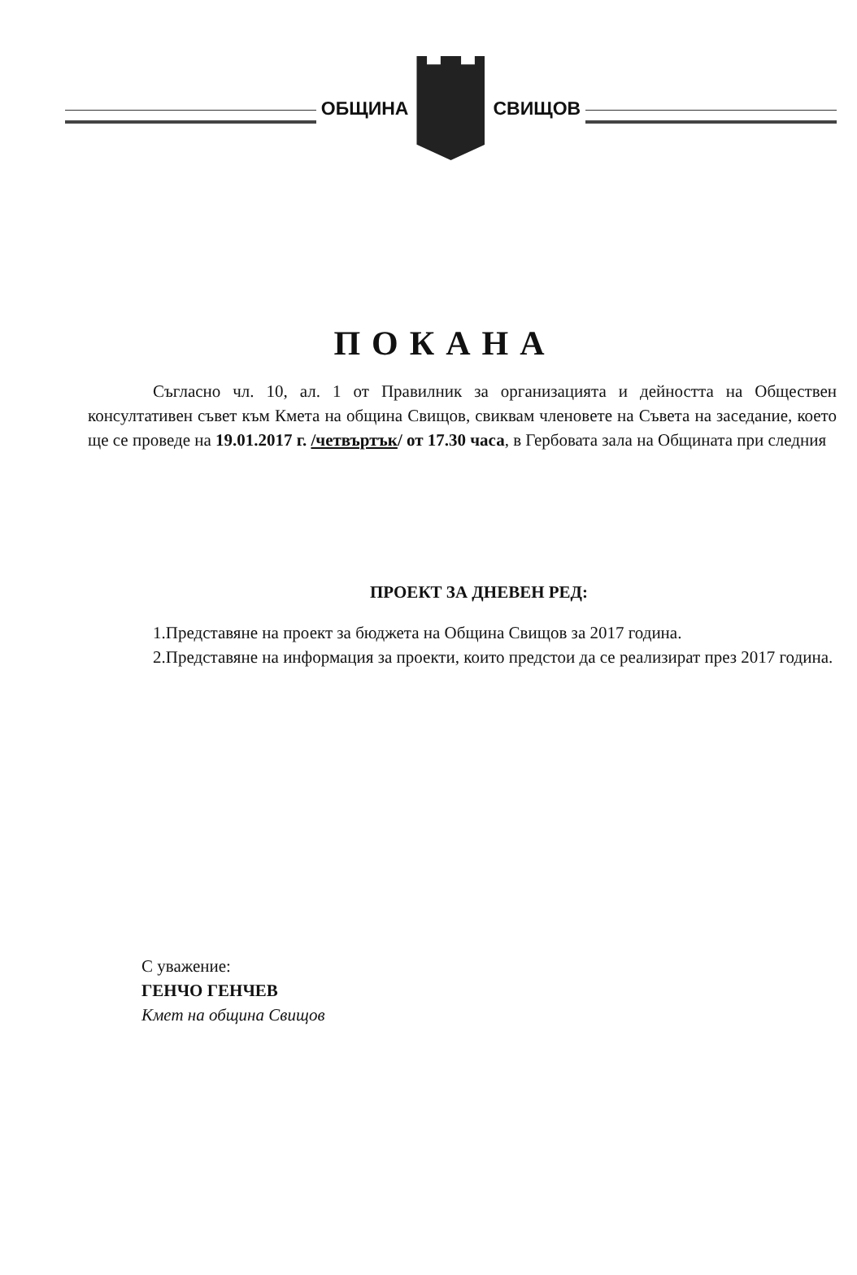ОБЩИНА СВИЩОВ
ПОКАНА
Съгласно чл. 10, ал. 1 от Правилник за организацията и дейността на Обществен консултативен съвет към Кмета на община Свищов, свиквам членовете на Съвета на заседание, което ще се проведе на 19.01.2017 г. /четвъртък/ от 17.30 часа, в Гербовата зала на Общината при следния
ПРОЕКТ ЗА ДНЕВЕН РЕД:
1.Представяне на проект за бюджета на Община Свищов за 2017 година.
2.Представяне на информация за проекти, които предстои да се реализират през 2017 година.
С уважение:
ГЕНЧО ГЕНЧЕВ
Кмет на община Свищов